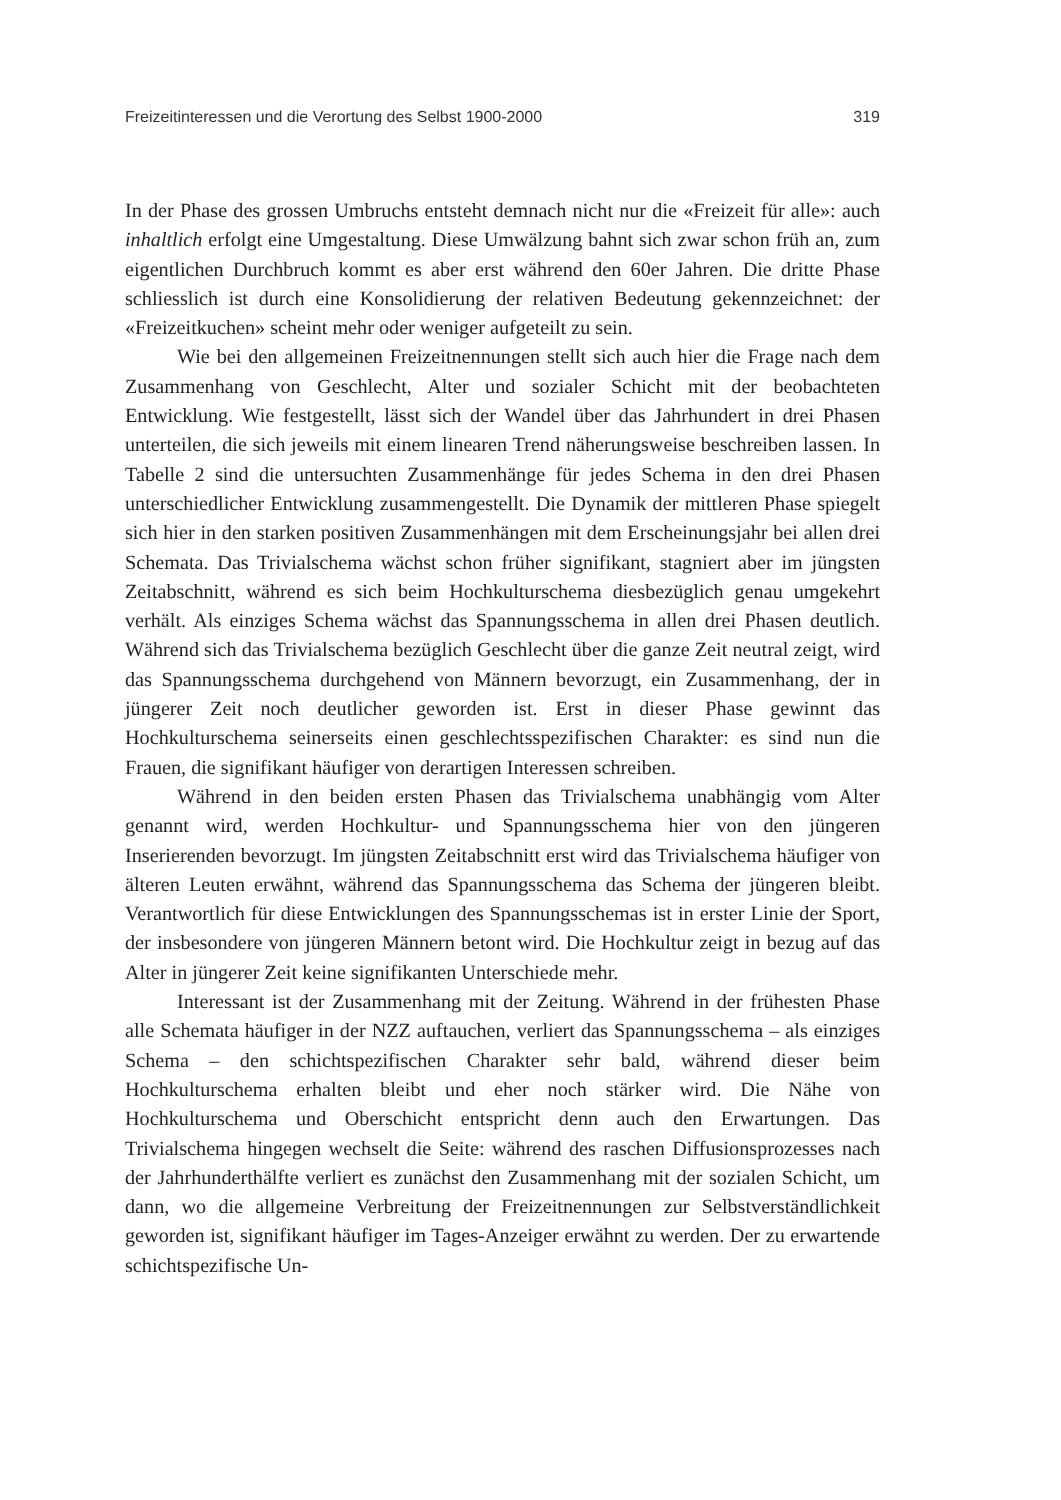Freizeitinteressen und die Verortung des Selbst 1900-2000 319
In der Phase des grossen Umbruchs entsteht demnach nicht nur die «Freizeit für alle»: auch inhaltlich erfolgt eine Umgestaltung. Diese Umwälzung bahnt sich zwar schon früh an, zum eigentlichen Durchbruch kommt es aber erst während den 60er Jahren. Die dritte Phase schliesslich ist durch eine Konsolidierung der relativen Bedeutung gekennzeichnet: der «Freizeitkuchen» scheint mehr oder weniger aufgeteilt zu sein.
Wie bei den allgemeinen Freizeitnennungen stellt sich auch hier die Frage nach dem Zusammenhang von Geschlecht, Alter und sozialer Schicht mit der beobachteten Entwicklung. Wie festgestellt, lässt sich der Wandel über das Jahrhundert in drei Phasen unterteilen, die sich jeweils mit einem linearen Trend näherungsweise beschreiben lassen. In Tabelle 2 sind die untersuchten Zusammenhänge für jedes Schema in den drei Phasen unterschiedlicher Entwicklung zusammengestellt. Die Dynamik der mittleren Phase spiegelt sich hier in den starken positiven Zusammenhängen mit dem Erscheinungsjahr bei allen drei Schemata. Das Trivialschema wächst schon früher signifikant, stagniert aber im jüngsten Zeitabschnitt, während es sich beim Hochkulturschema diesbezüglich genau umgekehrt verhält. Als einziges Schema wächst das Spannungsschema in allen drei Phasen deutlich. Während sich das Trivialschema bezüglich Geschlecht über die ganze Zeit neutral zeigt, wird das Spannungsschema durchgehend von Männern bevorzugt, ein Zusammenhang, der in jüngerer Zeit noch deutlicher geworden ist. Erst in dieser Phase gewinnt das Hochkulturschema seinerseits einen geschlechtsspezifischen Charakter: es sind nun die Frauen, die signifikant häufiger von derartigen Interessen schreiben.
Während in den beiden ersten Phasen das Trivialschema unabhängig vom Alter genannt wird, werden Hochkultur- und Spannungsschema hier von den jüngeren Inserierenden bevorzugt. Im jüngsten Zeitabschnitt erst wird das Trivialschema häufiger von älteren Leuten erwähnt, während das Spannungsschema das Schema der jüngeren bleibt. Verantwortlich für diese Entwicklungen des Spannungsschemas ist in erster Linie der Sport, der insbesondere von jüngeren Männern betont wird. Die Hochkultur zeigt in bezug auf das Alter in jüngerer Zeit keine signifikanten Unterschiede mehr.
Interessant ist der Zusammenhang mit der Zeitung. Während in der frühesten Phase alle Schemata häufiger in der NZZ auftauchen, verliert das Spannungsschema – als einziges Schema – den schichtspezifischen Charakter sehr bald, während dieser beim Hochkulturschema erhalten bleibt und eher noch stärker wird. Die Nähe von Hochkulturschema und Oberschicht entspricht denn auch den Erwartungen. Das Trivialschema hingegen wechselt die Seite: während des raschen Diffusionsprozesses nach der Jahrhunderthälfte verliert es zunächst den Zusammenhang mit der sozialen Schicht, um dann, wo die allgemeine Verbreitung der Freizeitnennungen zur Selbstverständlichkeit geworden ist, signifikant häufiger im Tages-Anzeiger erwähnt zu werden. Der zu erwartende schichtspezifische Un-